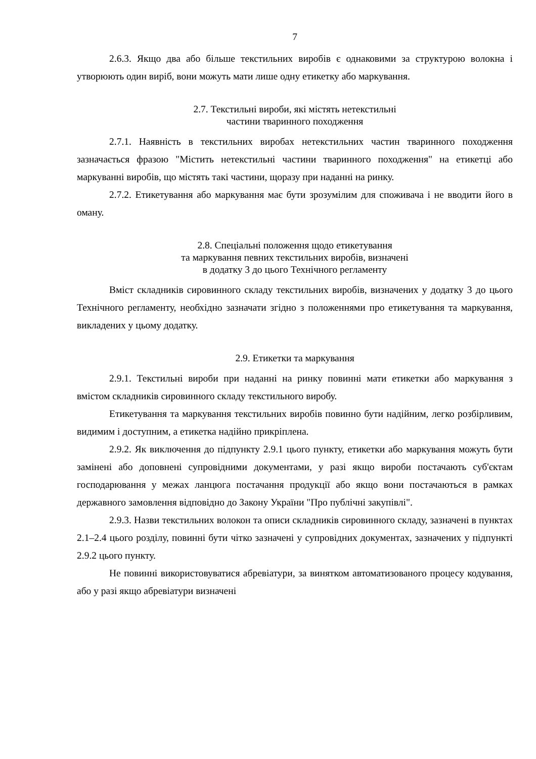7
2.6.3. Якщо два або більше текстильних виробів є однаковими за структурою волокна і утворюють один виріб, вони можуть мати лише одну етикетку або маркування.
2.7. Текстильні вироби, які містять нетекстильні
частини тваринного походження
2.7.1. Наявність в текстильних виробах нетекстильних частин тваринного походження зазначається фразою "Містить нетекстильні частини тваринного походження" на етикетці або маркуванні виробів, що містять такі частини, щоразу при наданні на ринку.
2.7.2. Етикетування або маркування має бути зрозумілим для споживача і не вводити його в оману.
2.8. Спеціальні положення щодо етикетування
та маркування певних текстильних виробів, визначені
в додатку 3 до цього Технічного регламенту
Вміст складників сировинного складу текстильних виробів, визначених у додатку 3 до цього Технічного регламенту, необхідно зазначати згідно з положеннями про етикетування та маркування, викладених у цьому додатку.
2.9. Етикетки та маркування
2.9.1. Текстильні вироби при наданні на ринку повинні мати етикетки або маркування з вмістом складників сировинного складу текстильного виробу.
Етикетування та маркування текстильних виробів повинно бути надійним, легко розбірливим, видимим і доступним, а етикетка надійно прикріплена.
2.9.2. Як виключення до підпункту 2.9.1 цього пункту, етикетки або маркування можуть бути замінені або доповнені супровідними документами, у разі якщо вироби постачають суб'єктам господарювання у межах ланцюга постачання продукції або якщо вони постачаються в рамках державного замовлення відповідно до Закону України "Про публічні закупівлі".
2.9.3. Назви текстильних волокон та описи складників сировинного складу, зазначені в пунктах 2.1–2.4 цього розділу, повинні бути чітко зазначені у супровідних документах, зазначених у підпункті 2.9.2 цього пункту.
Не повинні використовуватися абревіатури, за винятком автоматизованого процесу кодування, або у разі якщо абревіатури визначені